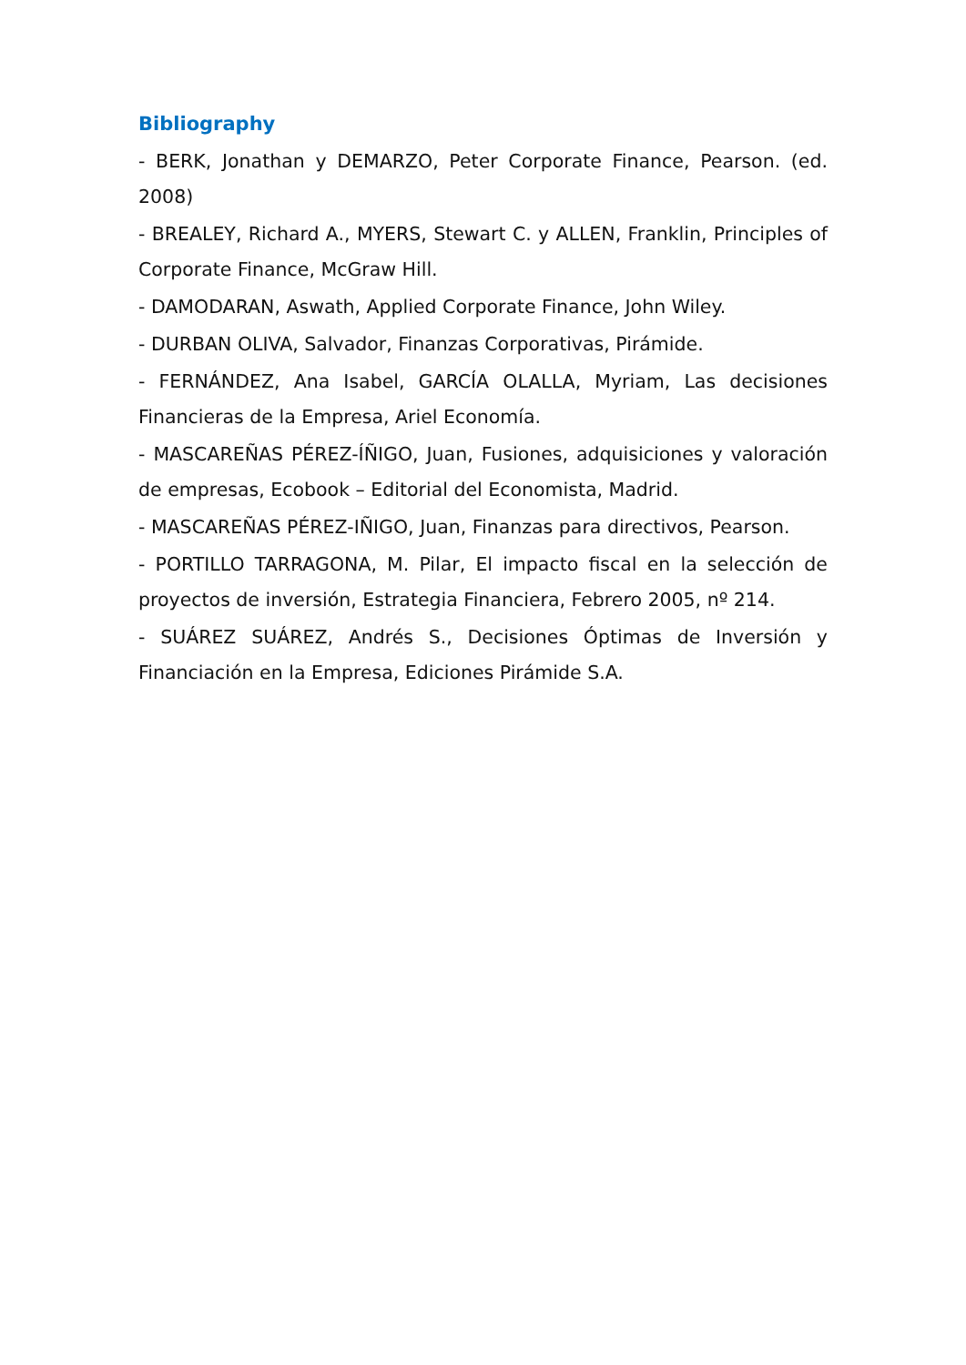Bibliography
- BERK, Jonathan y DEMARZO, Peter Corporate Finance, Pearson. (ed. 2008)
- BREALEY, Richard A., MYERS, Stewart C. y ALLEN, Franklin, Principles of Corporate Finance, McGraw Hill.
- DAMODARAN, Aswath, Applied Corporate Finance, John Wiley.
- DURBAN OLIVA, Salvador, Finanzas Corporativas, Pirámide.
- FERNÁNDEZ, Ana Isabel, GARCÍA OLALLA, Myriam, Las decisiones Financieras de la Empresa, Ariel Economía.
- MASCAREÑAS PÉREZ-ÍÑIGO, Juan, Fusiones, adquisiciones y valoración de empresas, Ecobook – Editorial del Economista, Madrid.
- MASCAREÑAS PÉREZ-IÑIGO, Juan, Finanzas para directivos, Pearson.
- PORTILLO TARRAGONA, M. Pilar, El impacto fiscal en la selección de proyectos de inversión, Estrategia Financiera, Febrero 2005, nº 214.
- SUÁREZ SUÁREZ, Andrés S., Decisiones Óptimas de Inversión y Financiación en la Empresa, Ediciones Pirámide S.A.